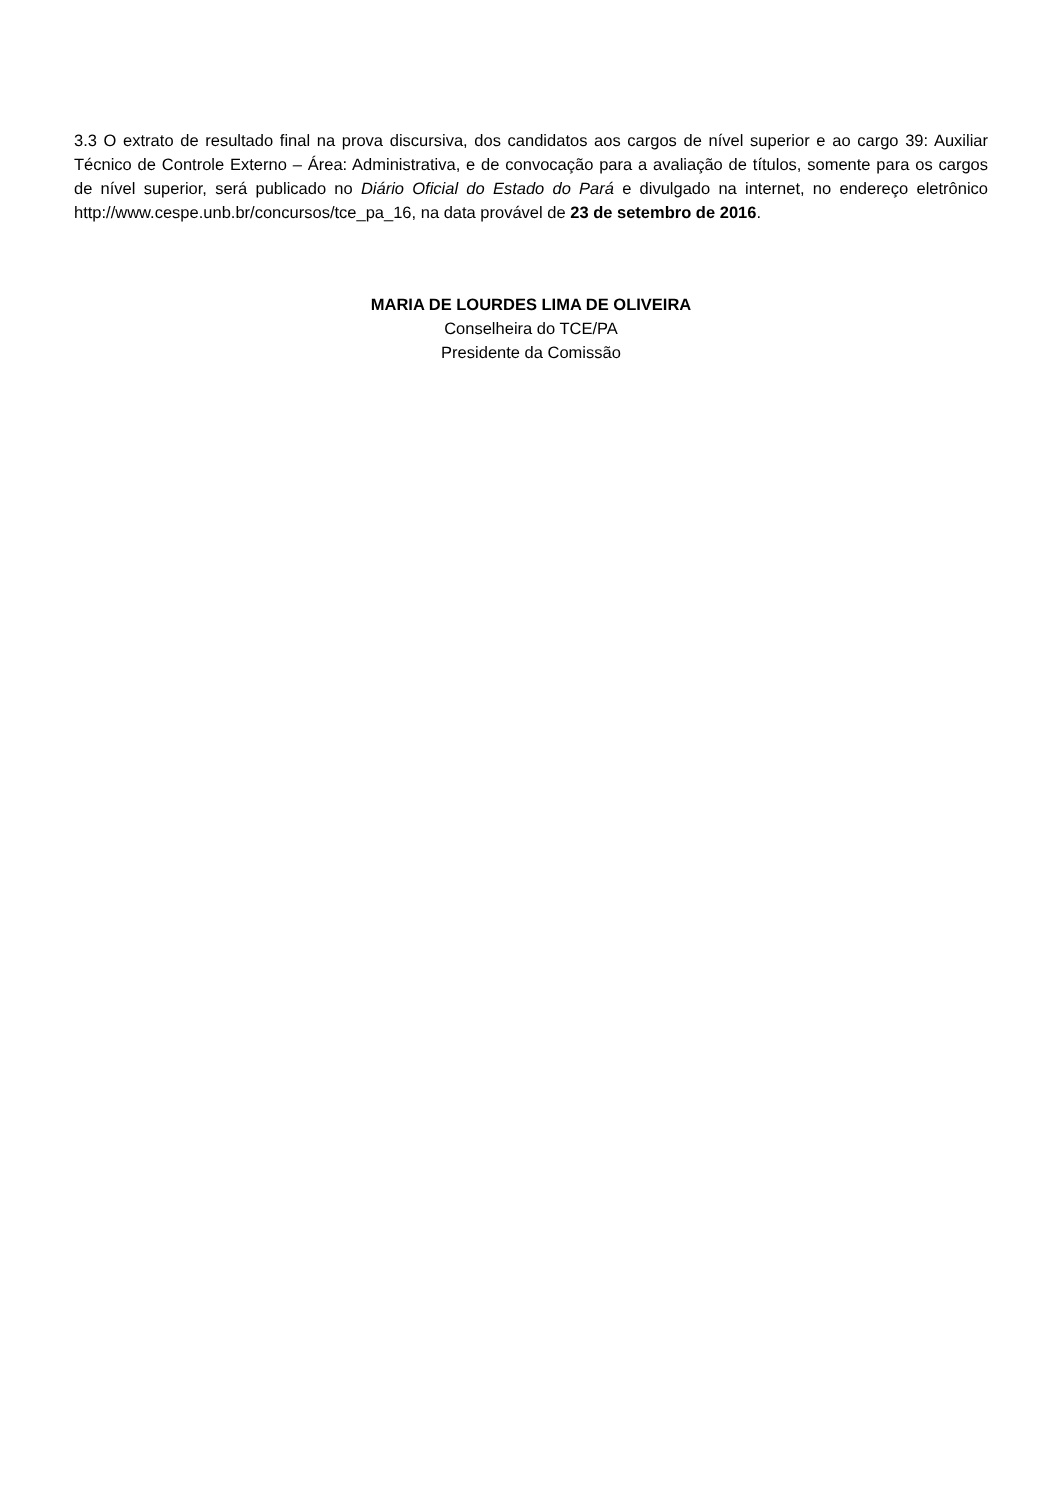3.3 O extrato de resultado final na prova discursiva, dos candidatos aos cargos de nível superior e ao cargo 39: Auxiliar Técnico de Controle Externo – Área: Administrativa, e de convocação para a avaliação de títulos, somente para os cargos de nível superior, será publicado no Diário Oficial do Estado do Pará e divulgado na internet, no endereço eletrônico http://www.cespe.unb.br/concursos/tce_pa_16, na data provável de 23 de setembro de 2016.
MARIA DE LOURDES LIMA DE OLIVEIRA
Conselheira do TCE/PA
Presidente da Comissão